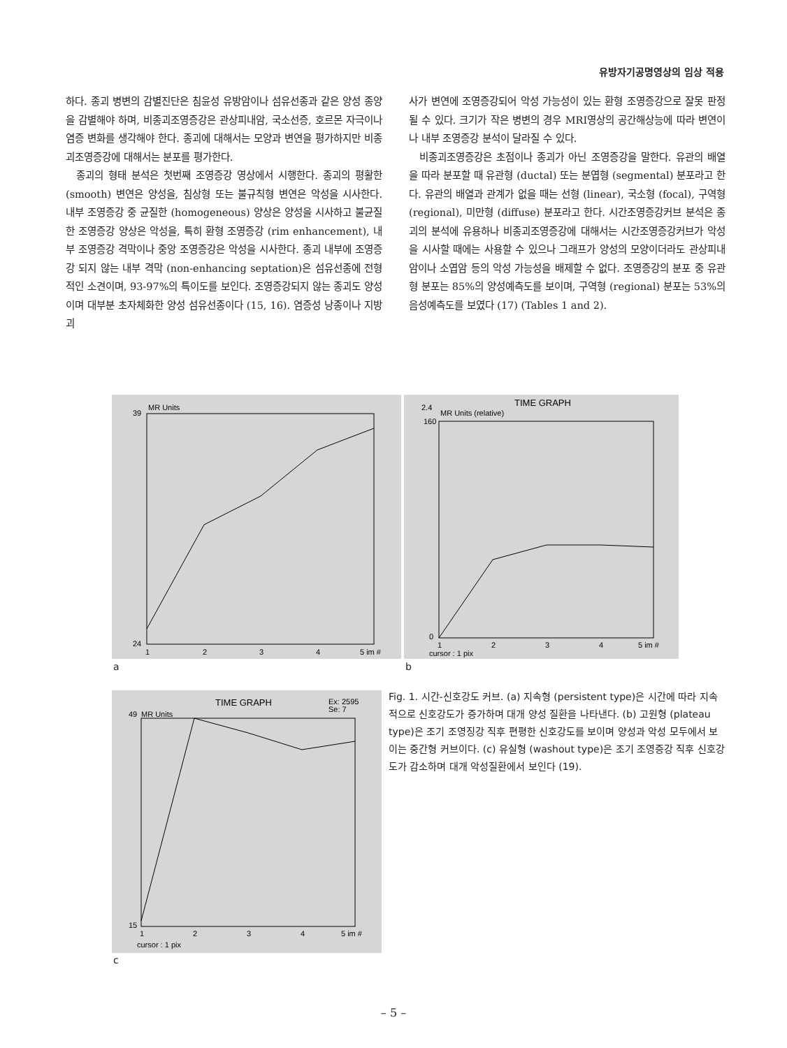유방자기공명영상의 임상 적용
하다. 종괴 병변의 감별진단은 침윤성 유방암이나 섬유선종과 같은 양성 종양을 감별해야 하며, 비종괴조영증강은 관상피내암, 국소선증, 호르몬 자극이나 염증 변화를 생각해야 한다. 종괴에 대해서는 모양과 변연을 평가하지만 비종괴조영증강에 대해서는 분포를 평가한다.
종괴의 형태 분석은 첫번째 조영증강 영상에서 시행한다. 종괴의 평활한 (smooth) 변연은 양성을, 침상형 또는 불규칙형 변연은 악성을 시사한다. 내부 조영증강 중 균질한 (homogeneous) 양상은 양성을 시사하고 불균질한 조영증강 양상은 악성을, 특히 환형 조영증강 (rim enhancement), 내부 조영증강 격막이나 중앙 조영증강은 악성을 시사한다. 종괴 내부에 조영증강 되지 않는 내부 격막 (non-enhancing septation)은 섬유선종에 전형적인 소견이며, 93-97%의 특이도를 보인다. 조영증강되지 않는 종괴도 양성이며 대부분 초자체화한 양성 섬유선종이다 (15, 16). 염증성 낭종이나 지방괴
사가 변연에 조영증강되어 악성 가능성이 있는 환형 조영증강으로 잘못 판정될 수 있다. 크기가 작은 병변의 경우 MRI영상의 공간해상능에 따라 변연이나 내부 조영증강 분석이 달라질 수 있다.
비종괴조영증강은 초점이나 종괴가 아닌 조영증강을 말한다. 유관의 배열을 따라 분포할 때 유관형 (ductal) 또는 분엽형 (segmental) 분포라고 한다. 유관의 배열과 관계가 없을 때는 선형 (linear), 국소형 (focal), 구역형 (regional), 미만형 (diffuse) 분포라고 한다. 시간조영증강커브 분석은 종괴의 분석에 유용하나 비종괴조영증강에 대해서는 시간조영증강커브가 악성을 시사할 때에는 사용할 수 있으나 그래프가 양성의 모양이더라도 관상피내암이나 소엽암 등의 악성 가능성을 배제할 수 없다. 조영증강의 분포 중 유관형 분포는 85%의 양성예측도를 보이며, 구역형 (regional) 분포는 53%의 음성예측도를 보였다 (17) (Tables 1 and 2).
MR Units
39
24
1
2
3
4
5 im #
a
TIME GRAPH
2.4
MR Units (relative)
160
0
1
2
3
4
5 im #
cursor : 1 pix
b
TIME GRAPH
Ex: 2595
Se: 7
MR Units
49
15
1
2
3
4
5 im #
cursor : 1 pix
c
Fig. 1. 시간-신호강도 커브. (a) 지속형 (persistent type)은 시간에 따라 지속적으로 신호강도가 증가하며 대개 양성 질환을 나타낸다. (b) 고원형 (plateau type)은 조기 조영징강 직후 편평한 신호강도를 보이며 양성과 악성 모두에서 보이는 중간형 커브이다. (c) 유실형 (washout type)은 조기 조영증강 직후 신호강도가 감소하며 대개 악성질환에서 보인다 (19).
– 5 –